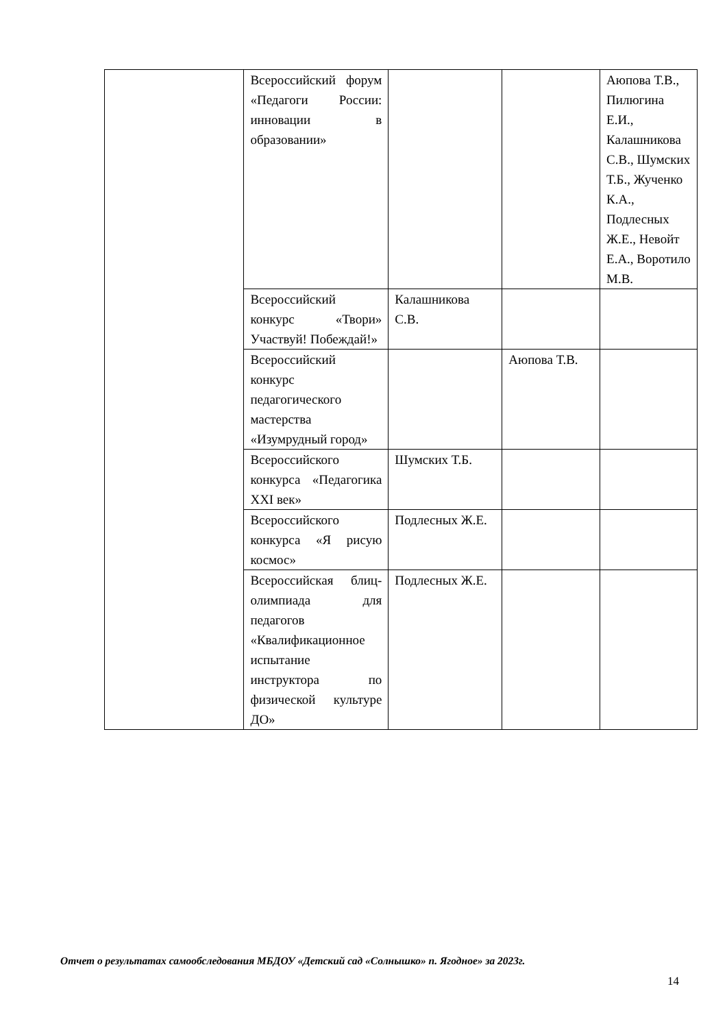| | Всероссийский форум «Педагоги России: инновации в образовании» | | | Аюпова Т.В., Пилюгина Е.И., Калашникова С.В., Шумских Т.Б., Жученко К.А., Подлесных Ж.Е., Невойт Е.А., Воротило М.В. |
| | Всероссийский конкурс «Твори» Участвуй! Побеждай!» | Калашникова С.В. | | |
| | Всероссийский конкурс педагогического мастерства «Изумрудный город» | | Аюпова Т.В. | |
| | Всероссийского конкурса «Педагогика XXI век» | Шумских Т.Б. | | |
| | Всероссийского конкурса «Я рисую космос» | Подлесных Ж.Е. | | |
| | Всероссийская блиц- олимпиада для педагогов «Квалификационное испытание инструктора по физической культуре ДО» | Подлесных Ж.Е. | | |
Отчет о результатах самообследования МБДОУ «Детский сад «Солнышко» п. Ягодное» за 2023г.
14